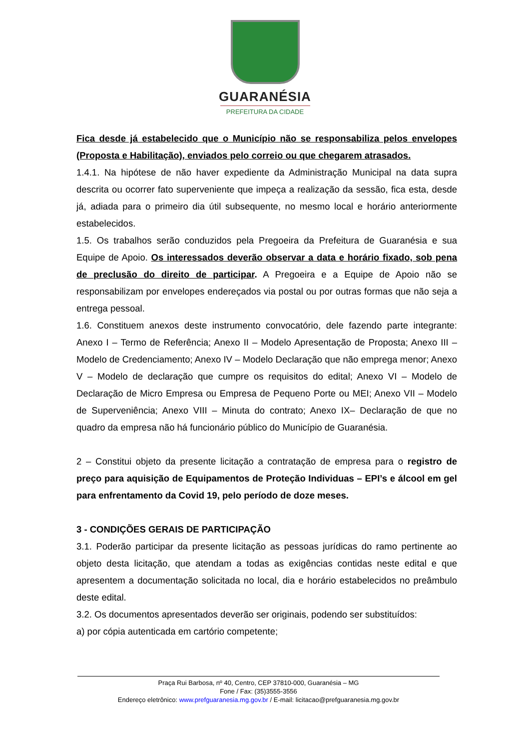GUARANÉSIA
PREFEITURA DA CIDADE
Fica desde já estabelecido que o Município não se responsabiliza pelos envelopes (Proposta e Habilitação), enviados pelo correio ou que chegarem atrasados.
1.4.1. Na hipótese de não haver expediente da Administração Municipal na data supra descrita ou ocorrer fato superveniente que impeça a realização da sessão, fica esta, desde já, adiada para o primeiro dia útil subsequente, no mesmo local e horário anteriormente estabelecidos.
1.5. Os trabalhos serão conduzidos pela Pregoeira da Prefeitura de Guaranésia e sua Equipe de Apoio. Os interessados deverão observar a data e horário fixado, sob pena de preclusão do direito de participar. A Pregoeira e a Equipe de Apoio não se responsabilizam por envelopes endereçados via postal ou por outras formas que não seja a entrega pessoal.
1.6. Constituem anexos deste instrumento convocatório, dele fazendo parte integrante: Anexo I – Termo de Referência; Anexo II – Modelo Apresentação de Proposta; Anexo III – Modelo de Credenciamento; Anexo IV – Modelo Declaração que não emprega menor; Anexo V – Modelo de declaração que cumpre os requisitos do edital; Anexo VI – Modelo de Declaração de Micro Empresa ou Empresa de Pequeno Porte ou MEI; Anexo VII – Modelo de Superveniência; Anexo VIII – Minuta do contrato; Anexo IX– Declaração de que no quadro da empresa não há funcionário público do Município de Guaranésia.
2 – Constitui objeto da presente licitação a contratação de empresa para o registro de preço para aquisição de Equipamentos de Proteção Individuas – EPI’s e álcool em gel para enfrentamento da Covid 19, pelo período de doze meses.
3 - CONDIÇÕES GERAIS DE PARTICIPAÇÃO
3.1. Poderão participar da presente licitação as pessoas jurídicas do ramo pertinente ao objeto desta licitação, que atendam a todas as exigências contidas neste edital e que apresentem a documentação solicitada no local, dia e horário estabelecidos no preâmbulo deste edital.
3.2. Os documentos apresentados deverão ser originais, podendo ser substituídos:
a) por cópia autenticada em cartório competente;
Praça Rui Barbosa, nº 40, Centro, CEP 37810-000, Guaranésia – MG
Fone / Fax: (35)3555-3556
Endereço eletrônico: www.prefguaranesia.mg.gov.br / E-mail: licitacao@prefguaranesia.mg.gov.br